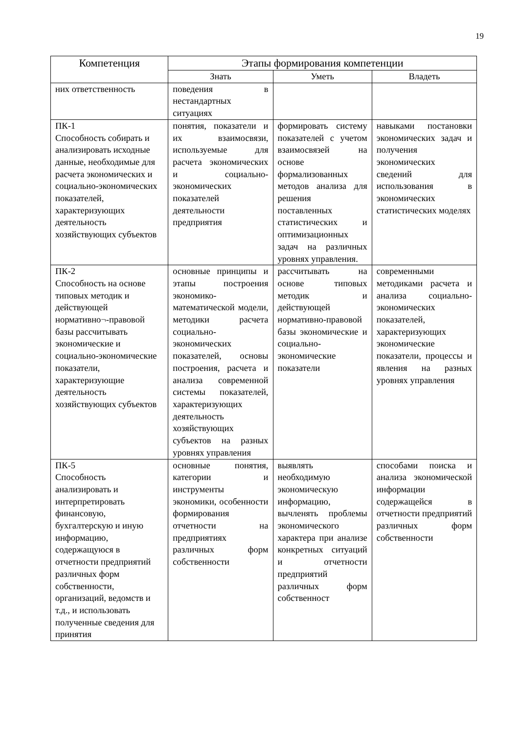19
| Компетенция | Этапы формирования компетенции | | |
| --- | --- | --- | --- |
| | Знать | Уметь | Владеть |
| них ответственность | поведения в нестандартных ситуациях | | |
| ПК-1 Способность собирать и анализировать исходные данные, необходимые для расчета экономических и социально-экономических показателей, характеризующих деятельность хозяйствующих субъектов | понятия, показатели и их взаимосвязи, используемые для расчета экономических и социально-экономических показателей деятельности предприятия | формировать систему показателей с учетом взаимосвязей на основе формализованных методов анализа для решения поставленных статистических и оптимизационных задач на различных уровнях управления. | навыками постановки экономических задач и получения экономических сведений для использования в экономических статистических моделях |
| ПК-2 Способность на основе типовых методик и действующей нормативно¬-правовой базы рассчитывать экономические и социально-экономические показатели, характеризующие деятельность хозяйствующих субъектов | основные принципы и этапы построения экономико-математической модели, методики расчета социально-экономических показателей, основы построения, расчета и анализа современной системы показателей, характеризующих деятельность хозяйствующих субъектов на разных уровнях управления | рассчитывать на основе типовых методик и действующей нормативно-правовой базы экономические и социально-экономические показатели | современными методиками расчета и анализа социально-экономических показателей, характеризующих экономические показатели, процессы и явления на разных уровнях управления |
| ПК-5 Способность анализировать и интерпретировать финансовую, бухгалтерскую и иную информацию, содержащуюся в отчетности предприятий различных форм собственности, организаций, ведомств и т.д., и использовать полученные сведения для принятия | основные понятия, категории и инструменты экономики, особенности формирования отчетности на предприятиях различных форм собственности | выявлять необходимую экономическую информацию, вычленять проблемы экономического характера при анализе конкретных ситуаций и отчетности предприятий различных форм собственност | способами поиска и анализа экономической информации содержащейся в отчетности предприятий различных форм собственности |